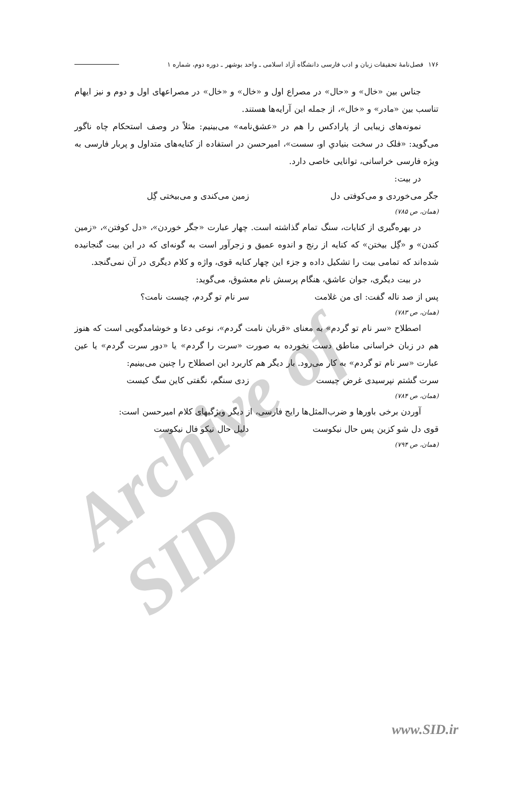Archive of SID
۱۷۶ فصل‌نامهٔ تحقیقات زبان و ادب فارسی دانشگاه آزاد اسلامی ـ واحد بوشهر ـ دوره دوم، شماره ۱
جناس بین «خال» و «حال» در مصراع اول و «خال» و «خال» در مصراعهای اول و دوم و نیز ایهام تناسب بین «مادر» و «خال»، از جمله این آرایه‌ها هستند.
نمونه‌های زیبایی از پارادکس را هم در «عشق‌نامه» می‌بینیم: مثلاً در وصف استحکام چاه ناگور می‌گوید: «فلک در سخت بنیادیِ او، سست»، امیرحسن در استفاده از کنایه‌های متداول و پربار فارسی به ویژه فارسی خراسانی، توانایی خاصی دارد.
در بیت:
جگر می‌خوردی و می‌کوفتی دل زمین می‌کندی و می‌بیختی گِل
(همان، ص ۷۸۵)
در بهره‌گیری از کنایات، سنگ تمام گذاشته است. چهار عبارت «جگر خوردن»، «دل کوفتن»، «زمین کندن» و «گِل بیختن» که کنایه از رنج و اندوه عمیق و زجرآور است به گونه‌ای که در این بیت گنجانیده شده‌اند که تمامی بیت را تشکیل داده و جزء این چهار کنایه قوی، واژه و کلام دیگری در آن نمی‌گنجد.
در بیت دیگری، جوان عاشق، هنگام پرسش نام معشوق، می‌گوید:
پس از صد ناله گفت: ای من غلامت سر نام تو گردم، چیست نامت؟
(همان، ص ۷۸۳)
اصطلاح «سر نام تو گردم» به معنای «قربان نامت گردم»، نوعی دعا و خوشامدگویی است که هنوز هم در زبان خراسانی مناطق دست نخورده به صورت «سرت را گردم» یا «دور سرت گردم» یا عین عبارت «سر نام تو گردم» به کار می‌رود. بار دیگر هم کاربرد این اصطلاح را چنین می‌بینیم:
سرت گشتم نپرسیدی غرض چیست زدی سنگم، نگفتی کاین سگ کیست
(همان، ص ۷۸۴)
آوردن برخی باورها و ضرب‌المثل‌ها رایج فارسی، از دیگر ویژگیهای کلام امیرحسن است:
قوی دل شو کزین پس حال نیکوست دلیل حال نیکو فال نیکوست
(همان، ص ۷۹۴)
www.SID.ir